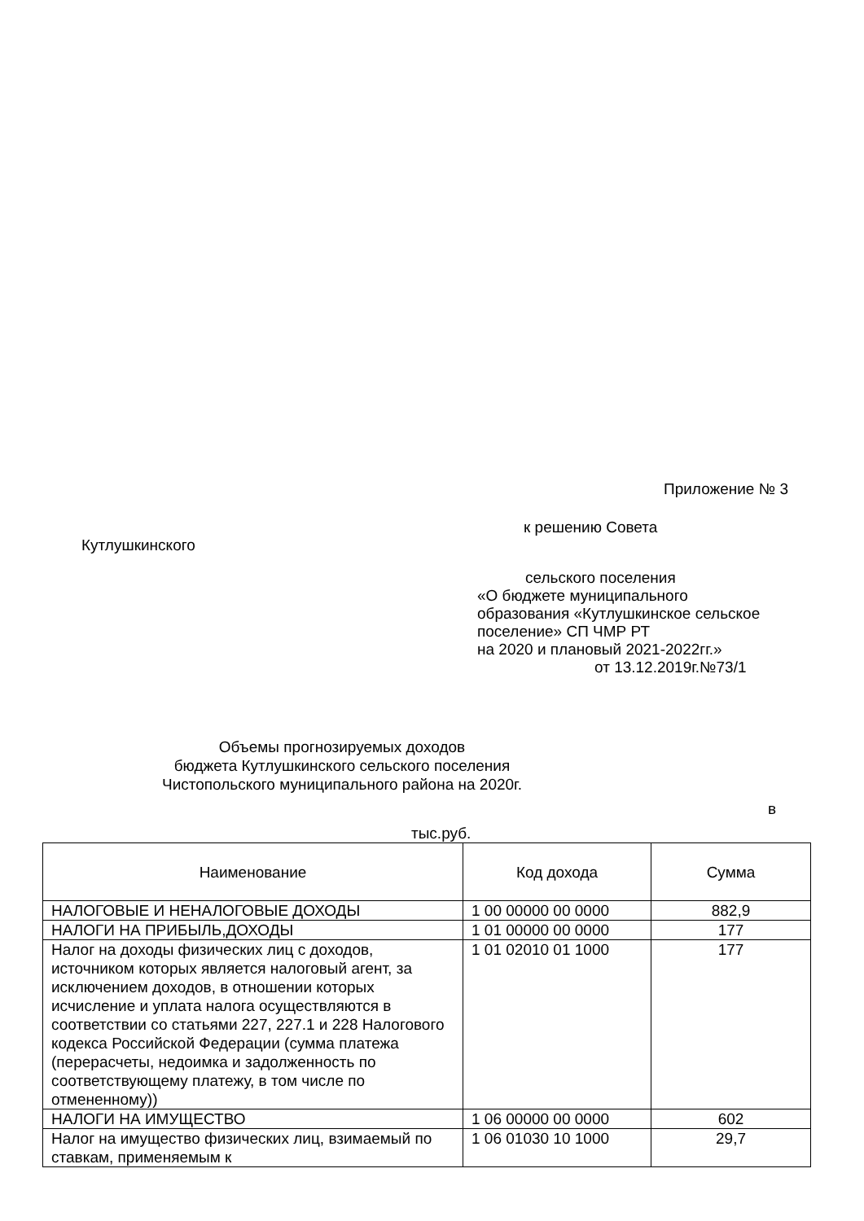Приложение № 3
к решению Совета
Кутлушкинского
сельского поселения
«О бюджете муниципального
образования «Кутлушкинское сельское
поселение» СП ЧМР РТ
на 2020 и плановый 2021-2022гг.»
от 13.12.2019г.№73/1
Объемы прогнозируемых доходов
бюджета Кутлушкинского сельского поселения
Чистопольского муниципального района на 2020г.
в
тыс.руб.
| Наименование | Код дохода | Сумма |
| --- | --- | --- |
| НАЛОГОВЫЕ И НЕНАЛОГОВЫЕ ДОХОДЫ | 1 00 00000 00 0000 | 882,9 |
| НАЛОГИ НА ПРИБЫЛЬ,ДОХОДЫ | 1 01 00000 00 0000 | 177 |
| Налог на доходы физических лиц с доходов, источником которых является налоговый агент, за исключением доходов, в отношении которых исчисление и уплата налога осуществляются в соответствии со статьями 227, 227.1 и 228 Налогового кодекса Российской Федерации (сумма платежа (перерасчеты, недоимка и задолженность по соответствующему платежу, в том числе по отмененному)) | 1 01 02010 01 1000 | 177 |
| НАЛОГИ НА ИМУЩЕСТВО | 1 06 00000 00 0000 | 602 |
| Налог на имущество физических лиц, взимаемый по ставкам, применяемым к | 1 06 01030 10 1000 | 29,7 |